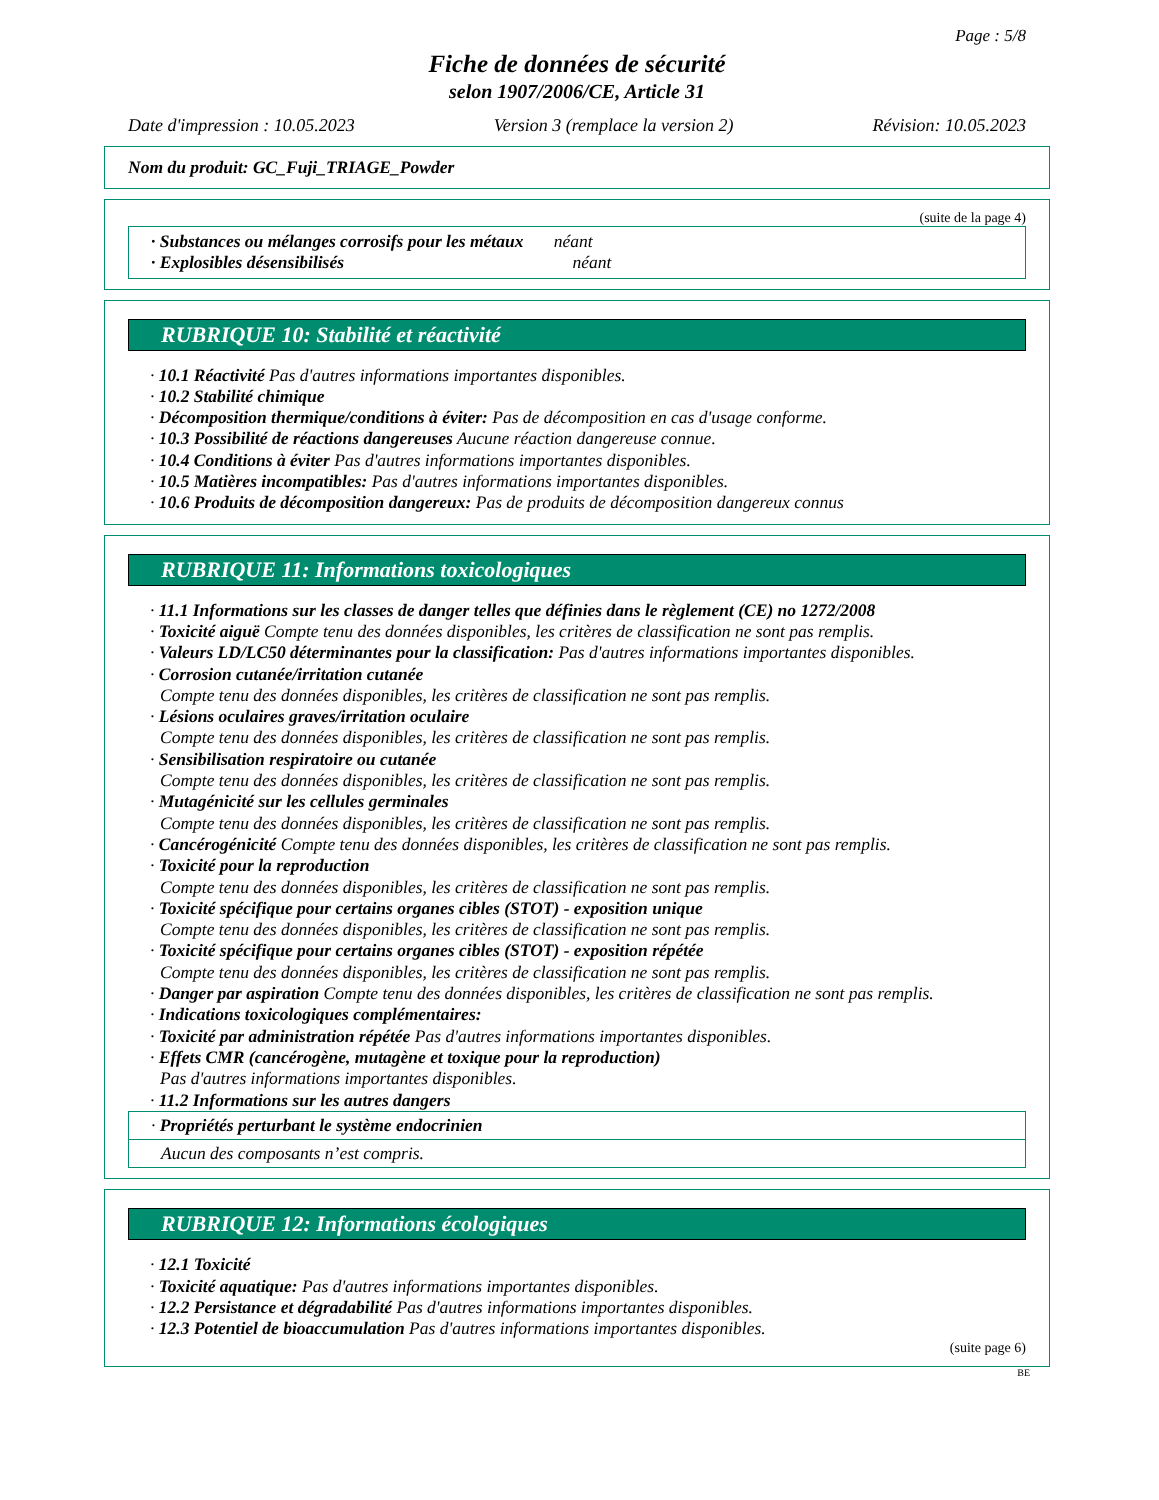Page : 5/8
Fiche de données de sécurité
selon 1907/2006/CE, Article 31
Date d'impression : 10.05.2023 Version 3 (remplace la version 2) Révision: 10.05.2023
Nom du produit: GC_Fuji_TRIAGE_Powder
(suite de la page 4)
· Substances ou mélanges corrosifs pour les métaux néant
· Explosibles désensibilisés néant
RUBRIQUE 10: Stabilité et réactivité
· 10.1 Réactivité Pas d'autres informations importantes disponibles.
· 10.2 Stabilité chimique
· Décomposition thermique/conditions à éviter: Pas de décomposition en cas d'usage conforme.
· 10.3 Possibilité de réactions dangereuses Aucune réaction dangereuse connue.
· 10.4 Conditions à éviter Pas d'autres informations importantes disponibles.
· 10.5 Matières incompatibles: Pas d'autres informations importantes disponibles.
· 10.6 Produits de décomposition dangereux: Pas de produits de décomposition dangereux connus
* RUBRIQUE 11: Informations toxicologiques
· 11.1 Informations sur les classes de danger telles que définies dans le règlement (CE) no 1272/2008
· Toxicité aiguë Compte tenu des données disponibles, les critères de classification ne sont pas remplis.
· Valeurs LD/LC50 déterminantes pour la classification: Pas d'autres informations importantes disponibles.
· Corrosion cutanée/irritation cutanée
Compte tenu des données disponibles, les critères de classification ne sont pas remplis.
· Lésions oculaires graves/irritation oculaire
Compte tenu des données disponibles, les critères de classification ne sont pas remplis.
· Sensibilisation respiratoire ou cutanée
Compte tenu des données disponibles, les critères de classification ne sont pas remplis.
· Mutagénicité sur les cellules germinales
Compte tenu des données disponibles, les critères de classification ne sont pas remplis.
· Cancérogénicité Compte tenu des données disponibles, les critères de classification ne sont pas remplis.
· Toxicité pour la reproduction
Compte tenu des données disponibles, les critères de classification ne sont pas remplis.
· Toxicité spécifique pour certains organes cibles (STOT) - exposition unique
Compte tenu des données disponibles, les critères de classification ne sont pas remplis.
· Toxicité spécifique pour certains organes cibles (STOT) - exposition répétée
Compte tenu des données disponibles, les critères de classification ne sont pas remplis.
· Danger par aspiration Compte tenu des données disponibles, les critères de classification ne sont pas remplis.
· Indications toxicologiques complémentaires:
· Toxicité par administration répétée Pas d'autres informations importantes disponibles.
· Effets CMR (cancérogène, mutagène et toxique pour la reproduction)
Pas d'autres informations importantes disponibles.
· 11.2 Informations sur les autres dangers
· Propriétés perturbant le système endocrinien
Aucun des composants n’est compris.
* RUBRIQUE 12: Informations écologiques
· 12.1 Toxicité
· Toxicité aquatique: Pas d'autres informations importantes disponibles.
· 12.2 Persistance et dégradabilité Pas d'autres informations importantes disponibles.
· 12.3 Potentiel de bioaccumulation Pas d'autres informations importantes disponibles.
(suite page 6)
BE